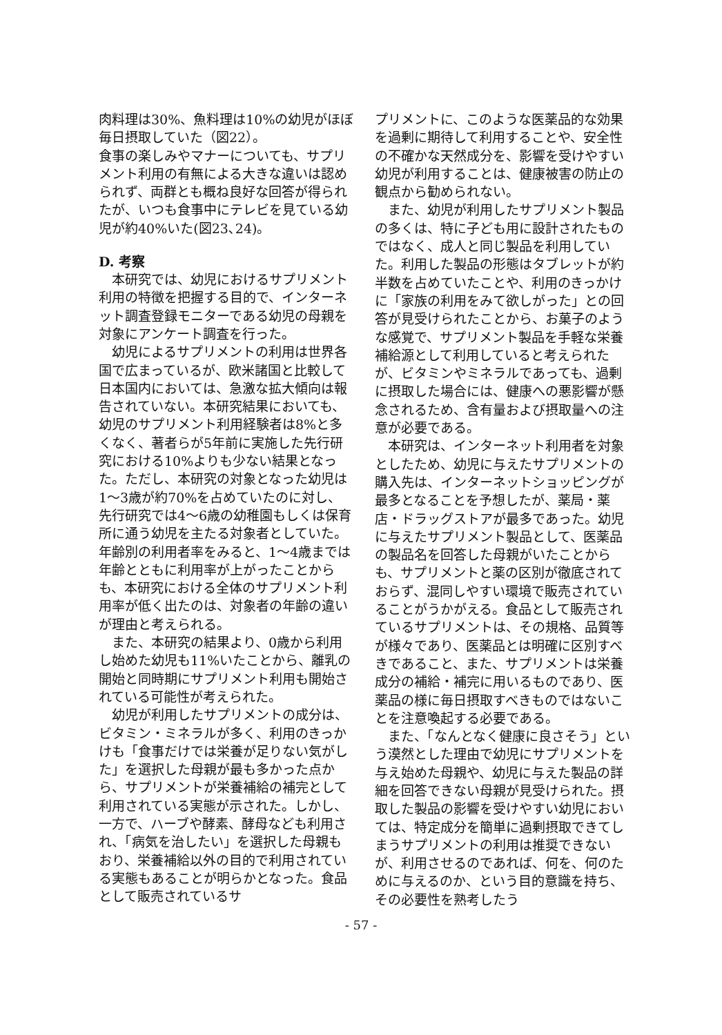肉料理は30%、魚料理は10%の幼児がほぼ毎日摂取していた（図22）。
食事の楽しみやマナーについても、サプリメント利用の有無による大きな違いは認められず、両群とも概ね良好な回答が得られたが、いつも食事中にテレビを見ている幼児が約40%いた(図23､24)。
D. 考察
本研究では、幼児におけるサプリメント利用の特徴を把握する目的で、インターネット調査登録モニターである幼児の母親を対象にアンケート調査を行った。
幼児によるサプリメントの利用は世界各国で広まっているが、欧米諸国と比較して日本国内においては、急激な拡大傾向は報告されていない。本研究結果においても、幼児のサプリメント利用経験者は8%と多くなく、著者らが5年前に実施した先行研究における10%よりも少ない結果となった。ただし、本研究の対象となった幼児は1〜3歳が約70%を占めていたのに対し、先行研究では4〜6歳の幼稚園もしくは保育所に通う幼児を主たる対象者としていた。年齢別の利用者率をみると、1〜4歳までは年齢とともに利用率が上がったことからも、本研究における全体のサプリメント利用率が低く出たのは、対象者の年齢の違いが理由と考えられる。
また、本研究の結果より、0歳から利用し始めた幼児も11%いたことから、離乳の開始と同時期にサプリメント利用も開始されている可能性が考えられた。
幼児が利用したサプリメントの成分は、ビタミン・ミネラルが多く、利用のきっかけも「食事だけでは栄養が足りない気がした」を選択した母親が最も多かった点から、サプリメントが栄養補給の補完として利用されている実態が示された。しかし、一方で、ハーブや酵素、酵母なども利用され、「病気を治したい」を選択した母親もおり、栄養補給以外の目的で利用されている実態もあることが明らかとなった。食品として販売されているサ
プリメントに、このような医薬品的な効果を過剰に期待して利用することや、安全性の不確かな天然成分を、影響を受けやすい幼児が利用することは、健康被害の防止の観点から勧められない。
また、幼児が利用したサプリメント製品の多くは、特に子ども用に設計されたものではなく、成人と同じ製品を利用していた。利用した製品の形態はタブレットが約半数を占めていたことや、利用のきっかけに「家族の利用をみて欲しがった」との回答が見受けられたことから、お菓子のような感覚で、サプリメント製品を手軽な栄養補給源として利用していると考えられたが、ビタミンやミネラルであっても、過剰に摂取した場合には、健康への悪影響が懸念されるため、含有量および摂取量への注意が必要である。
本研究は、インターネット利用者を対象としたため、幼児に与えたサプリメントの購入先は、インターネットショッピングが最多となることを予想したが、薬局・薬店・ドラッグストアが最多であった。幼児に与えたサプリメント製品として、医薬品の製品名を回答した母親がいたことからも、サプリメントと薬の区別が徹底されておらず、混同しやすい環境で販売されていることがうかがえる。食品として販売されているサプリメントは、その規格、品質等が様々であり、医薬品とは明確に区別すべきであること、また、サプリメントは栄養成分の補給・補完に用いるものであり、医薬品の様に毎日摂取すべきものではないことを注意喚起する必要である。
また、「なんとなく健康に良さそう」という漠然とした理由で幼児にサプリメントを与え始めた母親や、幼児に与えた製品の詳細を回答できない母親が見受けられた。摂取した製品の影響を受けやすい幼児においては、特定成分を簡単に過剰摂取できてしまうサプリメントの利用は推奨できないが、利用させるのであれば、何を、何のために与えるのか、という目的意識を持ち、その必要性を熟考したう
- 57 -